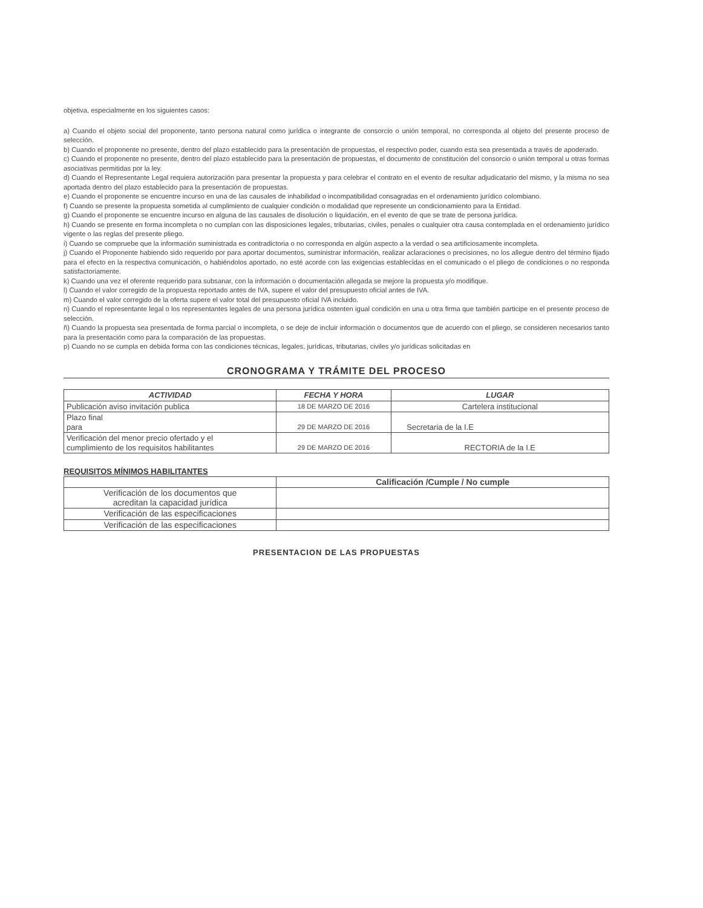objetiva, especialmente en los siguientes casos:
a) Cuando el objeto social del proponente, tanto persona natural como jurídica o integrante de consorcio o unión temporal, no corresponda al objeto del presente proceso de selección.
b) Cuando el proponente no presente, dentro del plazo establecido para la presentación de propuestas, el respectivo poder, cuando esta sea presentada a través de apoderado.
c) Cuando el proponente no presente, dentro del plazo establecido para la presentación de propuestas, el documento de constitución del consorcio o unión temporal u otras formas asociativas permitidas por la ley.
d) Cuando el Representante Legal requiera autorización para presentar la propuesta y para celebrar el contrato en el evento de resultar adjudicatario del mismo, y la misma no sea aportada dentro del plazo establecido para la presentación de propuestas.
e) Cuando el proponente se encuentre incurso en una de las causales de inhabilidad o incompatibilidad consagradas en el ordenamiento jurídico colombiano.
f) Cuando se presente la propuesta sometida al cumplimiento de cualquier condición o modalidad que represente un condicionamiento para la Entidad.
g) Cuando el proponente se encuentre incurso en alguna de las causales de disolución o liquidación, en el evento de que se trate de persona jurídica.
h) Cuando se presente en forma incompleta o no cumplan con las disposiciones legales, tributarias, civiles, penales o cualquier otra causa contemplada en el ordenamiento jurídico vigente o las reglas del presente pliego.
i) Cuando se compruebe que la información suministrada es contradictoria o no corresponda en algún aspecto a la verdad o sea artificiosamente incompleta.
j) Cuando el Proponente habiendo sido requerido por para aportar documentos, suministrar información, realizar aclaraciones o precisiones, no los allegue dentro del término fijado para el efecto en la respectiva comunicación, o habiéndolos aportado, no esté acorde con las exigencias establecidas en el comunicado o el pliego de condiciones o no responda satisfactoriamente.
k) Cuando una vez el oferente requerido para subsanar, con la información o documentación allegada se mejore la propuesta y/o modifique.
l) Cuando el valor corregido de la propuesta reportado antes de IVA, supere el valor del presupuesto oficial antes de IVA.
m) Cuando el valor corregido de la oferta supere el valor total del presupuesto oficial IVA incluido.
n) Cuando el representante legal o los representantes legales de una persona jurídica ostenten igual condición en una u otra firma que también participe en el presente proceso de selección.
ñ) Cuando la propuesta sea presentada de forma parcial o incompleta, o se deje de incluir información o documentos que de acuerdo con el pliego, se consideren necesarios tanto para la presentación como para la comparación de las propuestas.
p) Cuando no se cumpla en debida forma con las condiciones técnicas, legales, jurídicas, tributarias, civiles y/o jurídicas solicitadas en
CRONOGRAMA Y TRÁMITE DEL PROCESO
| ACTIVIDAD | FECHA Y HORA | LUGAR |
| --- | --- | --- |
| Publicación aviso invitación publica | 18 DE MARZO DE 2016 | Cartelera institucional |
| Plazo final para | 29 DE MARZO DE 2016 | Secretaria de la I.E |
| Verificación del menor precio ofertado y el cumplimiento de los requisitos habilitantes | 29 DE MARZO DE 2016 | RECTORIA de la I.E |
REQUISITOS MÍNIMOS HABILITANTES
| | Calificación /Cumple / No cumple |
| Verificación de los documentos que acreditan la capacidad jurídica | |
| Verificación de las especificaciones | |
| Verificación de las especificaciones | |
PRESENTACION DE LAS PROPUESTAS